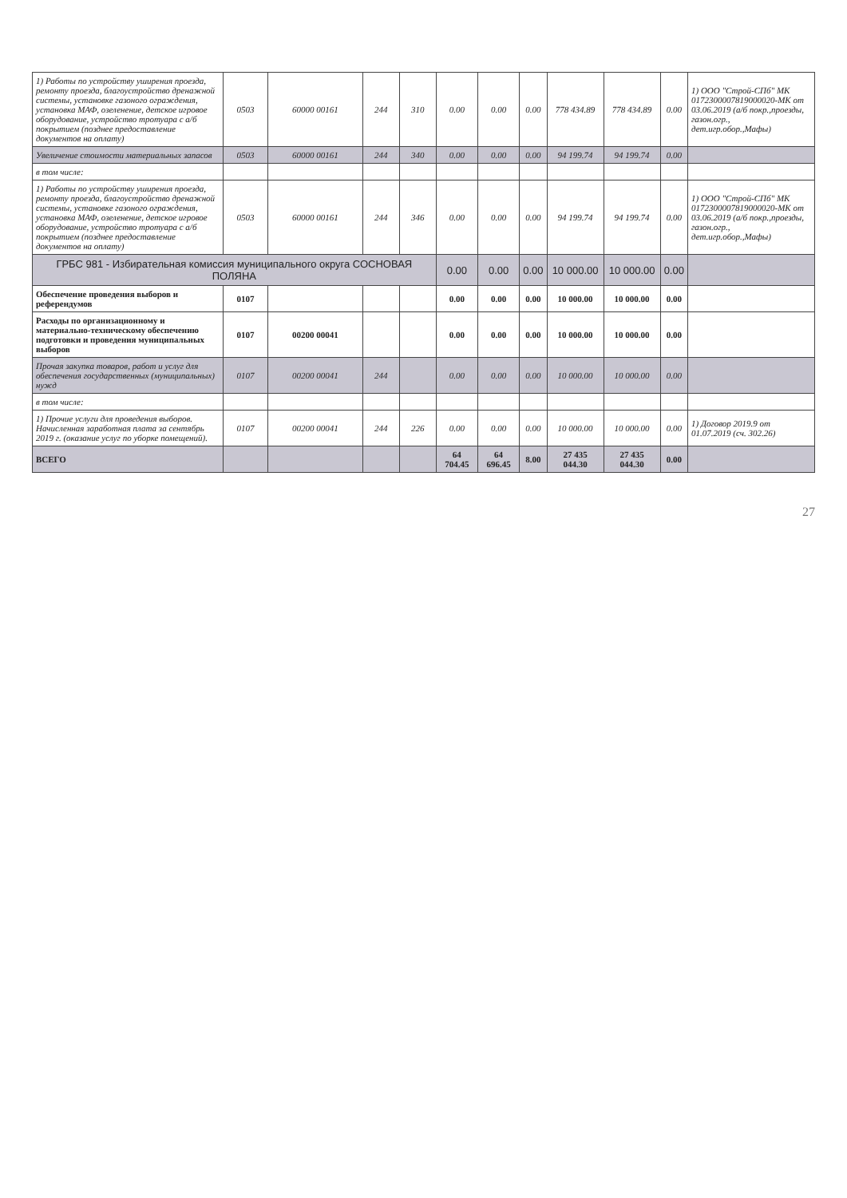| 1) Работы по устройству уширения проезда, ремонту проезда, благоустройство дренажной системы, установке газоного ограждения, установка МАФ, озеленение, детское игровое оборудование, устройство тротуара с а/б покрытием (позднее предоставление документов на оплату) | 0503 | 60000 00161 | 244 | 310 | 0.00 | 0.00 | 0.00 | 778 434.89 | 778 434.89 | 0.00 | 1) ООО "Строй-СПб" МК 0172300007819000020-МК от 03.06.2019 (а/б покр.,проезды, газон.огр., дет.игр.обор.,Мафы) |
| Увеличение стоимости материальных запасов | 0503 | 60000 00161 | 244 | 340 | 0.00 | 0.00 | 0.00 | 94 199.74 | 94 199.74 | 0.00 | |
| в том числе: | | | | | | | | | | | |
| 1) Работы по устройству уширения проезда, ремонту проезда, благоустройство дренажной системы, установке газоного ограждения, установка МАФ, озеленение, детское игровое оборудование, устройство тротуара с а/б покрытием (позднее предоставление документов на оплату) | 0503 | 60000 00161 | 244 | 346 | 0.00 | 0.00 | 0.00 | 94 199.74 | 94 199.74 | 0.00 | 1) ООО "Строй-СПб" МК 0172300007819000020-МК от 03.06.2019 (а/б покр.,проезды, газон.огр., дет.игр.обор.,Мафы) |
| ГРБС 981 - Избирательная комиссия муниципального округа СОСНОВАЯ ПОЛЯНА | | | | | 0.00 | 0.00 | 0.00 | 10 000.00 | 10 000.00 | 0.00 | |
| Обеспечение проведения выборов и референдумов | 0107 | | | | 0.00 | 0.00 | 0.00 | 10 000.00 | 10 000.00 | 0.00 | |
| Расходы по организационному и материально-техническому обеспечению подготовки и проведения муниципальных выборов | 0107 | 00200 00041 | | | 0.00 | 0.00 | 0.00 | 10 000.00 | 10 000.00 | 0.00 | |
| Прочая закупка товаров, работ и услуг для обеспечения государственных (муниципальных) нужд | 0107 | 00200 00041 | 244 | | 0.00 | 0.00 | 0.00 | 10 000.00 | 10 000.00 | 0.00 | |
| в том числе: | | | | | | | | | | | |
| 1) Прочие услуги для проведения выборов. Начисленная заработная плата за сентябрь 2019 г. (оказание услуг по уборке помещений). | 0107 | 00200 00041 | 244 | 226 | 0.00 | 0.00 | 0.00 | 10 000.00 | 10 000.00 | 0.00 | 1) Договор 2019.9 от 01.07.2019 (сч. 302.26) |
| ВСЕГО | | | | | 64 704.45 | 64 696.45 | 8.00 | 27 435 044.30 | 27 435 044.30 | 0.00 | |
27